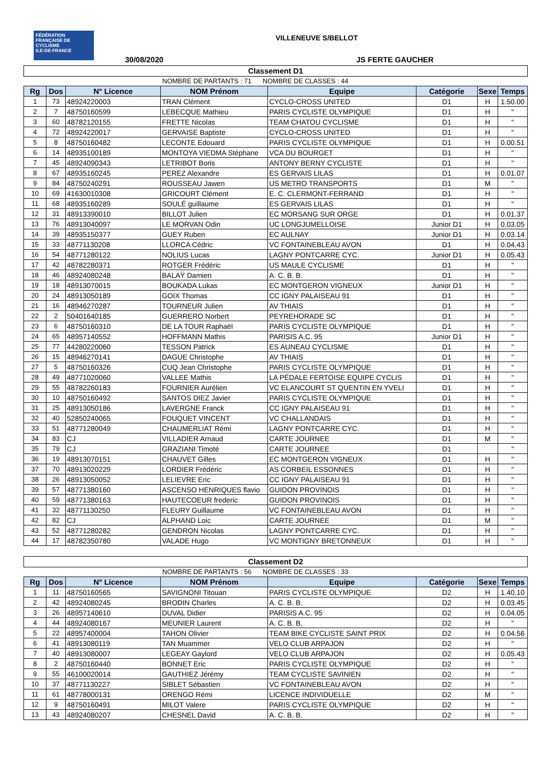FÉDÉRATION FRANÇAISE DE CYCLISME
ILE-DE-FRANCE
VILLENEUVE S/BELLOT
30/08/2020 JS FERTE GAUCHER
Classement D1
NOMBRE DE PARTANTS : 71 NOMBRE DE CLASSES : 44
| Rg | Dos | N° Licence | NOM Prénom | Equipe | Catégorie | Sexe | Temps |
| --- | --- | --- | --- | --- | --- | --- | --- |
| 1 | 73 | 48924220003 | TRAN Clément | CYCLO-CROSS UNITED | D1 | H | 1.50.00 |
| 2 | 7 | 48750160599 | LEBECQUE Mathieu | PARIS CYCLISTE OLYMPIQUE | D1 | H | " |
| 3 | 60 | 48782120155 | FRETTE Nicolas | TEAM CHATOU CYCLISME | D1 | H | " |
| 4 | 72 | 48924220017 | GERVAISE Baptiste | CYCLO-CROSS UNITED | D1 | H | " |
| 5 | 8 | 48750160482 | LECONTE Edouard | PARIS CYCLISTE OLYMPIQUE | D1 | H | 0.00.51 |
| 6 | 14 | 48935100189 | MONTOYA VIEDMA Stéphane | VCA DU BOURGET | D1 | H | " |
| 7 | 45 | 48924090343 | LETRIBOT Boris | ANTONY BERNY CYCLISTE | D1 | H | " |
| 8 | 67 | 48935160245 | PEREZ Alexandre | ES GERVAIS LILAS | D1 | H | 0.01.07 |
| 9 | 84 | 48750240291 | ROUSSEAU Jawen | US METRO TRANSPORTS | D1 | M | " |
| 10 | 69 | 41630010308 | GRICOURT Clément | E. C. CLERMONT-FERRAND | D1 | H | " |
| 11 | 68 | 48935160289 | SOULÉ guillaume | ES GERVAIS LILAS | D1 | H | " |
| 12 | 31 | 48913390010 | BILLOT Julien | EC MORSANG SUR ORGE | D1 | H | 0.01.37 |
| 13 | 76 | 48913040097 | LE MORVAN Odin | UC LONGJUMELLOISE | Junior D1 | H | 0.03.05 |
| 14 | 39 | 48935150377 | GUEY Ruben | EC AULNAY | Junior D1 | H | 0.03.14 |
| 15 | 33 | 48771130208 | LLORCA Cédric | VC FONTAINEBLEAU AVON | D1 | H | 0.04.43 |
| 16 | 54 | 48771280122 | NOLIUS Lucas | LAGNY PONTCARRE CYC. | Junior D1 | H | 0.05.43 |
| 17 | 42 | 48782280371 | ROTGER Frédéric | US MAULE CYCLISME | D1 | H | " |
| 18 | 46 | 48924080248 | BALAŸ Damien | A. C. B. B. | D1 | H | " |
| 19 | 18 | 48913070015 | BOUKADA Lukas | EC MONTGERON VIGNEUX | Junior D1 | H | " |
| 20 | 24 | 48913050189 | GOIX Thomas | CC IGNY PALAISEAU 91 | D1 | H | " |
| 21 | 16 | 48946270287 | TOURNEUR Julien | AV THIAIS | D1 | H | " |
| 22 | 2 | 50401640185 | GUERRERO Norbert | PEYREHORADE SC | D1 | H | " |
| 23 | 6 | 48750160310 | DE LA TOUR Raphaël | PARIS CYCLISTE OLYMPIQUE | D1 | H | " |
| 24 | 65 | 48957140552 | HOFFMANN Mathis | PARISIS A.C. 95 | Junior D1 | H | " |
| 25 | 77 | 44280220060 | TESSON Patrick | ES AUNEAU CYCLISME | D1 | H | " |
| 26 | 15 | 48946270141 | DAGUE Christophe | AV THIAIS | D1 | H | " |
| 27 | 5 | 48750160326 | CUQ Jean Christophe | PARIS CYCLISTE OLYMPIQUE | D1 | H | " |
| 28 | 49 | 48771020060 | VALLEE Mathis | LA PÉDALE FERTOISE EQUIPE CYCLIS | D1 | H | " |
| 29 | 55 | 48782260183 | FOURNIER Aurélien | VC ELANCOURT ST QUENTIN EN YVELI | D1 | H | " |
| 30 | 10 | 48750160492 | SANTOS DIEZ Javier | PARIS CYCLISTE OLYMPIQUE | D1 | H | " |
| 31 | 25 | 48913050186 | LAVERGNE Franck | CC IGNY PALAISEAU 91 | D1 | H | " |
| 32 | 40 | 52850240065 | FOUQUET VINCENT | VC CHALLANDAIS | D1 | H | " |
| 33 | 51 | 48771280049 | CHAUMERLIAT Rémi | LAGNY PONTCARRE CYC. | D1 | H | " |
| 34 | 83 | CJ | VILLADIER Arnaud | CARTE JOURNEE | D1 | M | " |
| 35 | 79 | CJ | GRAZIANI Timoté | CARTE JOURNEE | D1 | | " |
| 36 | 19 | 48913070151 | CHAUVET Gilles | EC MONTGERON VIGNEUX | D1 | H | " |
| 37 | 70 | 48913020229 | LORDIER Frédéric | AS CORBEIL ESSONNES | D1 | H | " |
| 38 | 26 | 48913050052 | LELIEVRE Eric | CC IGNY PALAISEAU 91 | D1 | H | " |
| 39 | 57 | 48771380160 | ASCENSO HENRIQUES flavio | GUIDON PROVINOIS | D1 | H | " |
| 40 | 59 | 48771380163 | HAUTECOEUR frederic | GUIDON PROVINOIS | D1 | H | " |
| 41 | 32 | 48771130250 | FLEURY Guillaume | VC FONTAINEBLEAU AVON | D1 | H | " |
| 42 | 82 | CJ | ALPHAND Loic | CARTE JOURNEE | D1 | M | " |
| 43 | 52 | 48771280282 | GENDRON Nicolas | LAGNY PONTCARRE CYC. | D1 | H | " |
| 44 | 17 | 48782350780 | VALADE Hugo | VC MONTIGNY BRETONNEUX | D1 | H | " |
Classement D2
NOMBRE DE PARTANTS : 56 NOMBRE DE CLASSES : 33
| Rg | Dos | N° Licence | NOM Prénom | Equipe | Catégorie | Sexe | Temps |
| --- | --- | --- | --- | --- | --- | --- | --- |
| 1 | 11 | 48750160565 | SAVIGNONI Titouan | PARIS CYCLISTE OLYMPIQUE | D2 | H | 1.40.10 |
| 2 | 42 | 48924080245 | BRODIN Charles | A. C. B. B. | D2 | H | 0.03.45 |
| 3 | 26 | 48957140610 | DUVAL Didier | PARISIS A.C. 95 | D2 | H | 0.04.05 |
| 4 | 44 | 48924080167 | MEUNIER Laurent | A. C. B. B. | D2 | H | " |
| 5 | 22 | 48957400004 | TAHON Olivier | TEAM BIKE CYCLISTE SAINT PRIX | D2 | H | 0.04.56 |
| 6 | 41 | 48913080119 | TAN Muammer | VELO CLUB ARPAJON | D2 | H | " |
| 7 | 40 | 48913080007 | LEGEAY Gaylord | VELO CLUB ARPAJON | D2 | H | 0.05.43 |
| 8 | 2 | 48750160440 | BONNET Eric | PARIS CYCLISTE OLYMPIQUE | D2 | H | " |
| 9 | 55 | 46100020014 | GAUTHIEZ Jérémy | TEAM CYCLISTE SAVINIEN | D2 | H | " |
| 10 | 37 | 48771130227 | SIBLET Sébastien | VC FONTAINEBLEAU AVON | D2 | H | " |
| 11 | 61 | 48778000131 | ORENGO Rémi | LICENCE INDIVIDUELLE | D2 | M | " |
| 12 | 9 | 48750160491 | MILOT Valere | PARIS CYCLISTE OLYMPIQUE | D2 | H | " |
| 13 | 43 | 48924080207 | CHESNEL David | A. C. B. B. | D2 | H | " |